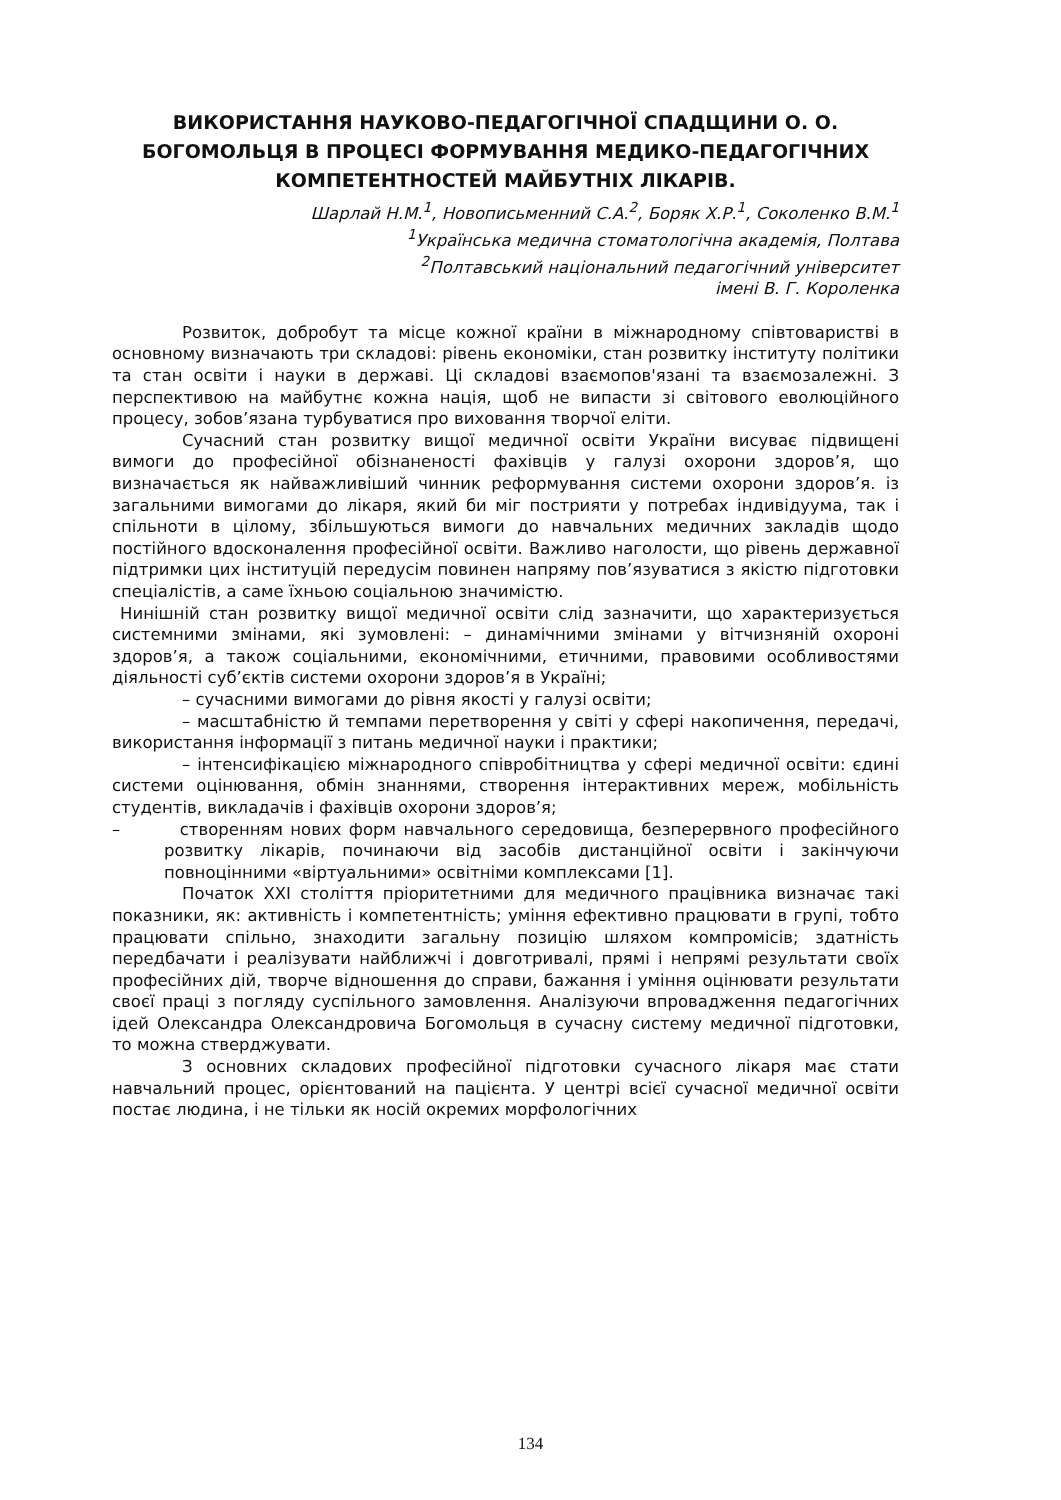ВИКОРИСТАННЯ НАУКОВО-ПЕДАГОГІЧНОЇ СПАДЩИНИ О. О. БОГОМОЛЬЦЯ В ПРОЦЕСІ ФОРМУВАННЯ МЕДИКО-ПЕДАГОГІЧНИХ КОМПЕТЕНТНОСТЕЙ МАЙБУТНІХ ЛІКАРІВ.
Шарлай Н.М.<sup>1</sup>, Новописьменний С.А.<sup>2</sup>, Боряк Х.Р.<sup>1</sup>, Соколенко В.М.<sup>1</sup>
<sup>1</sup> Українська медична стоматологічна академія, Полтава
<sup>2</sup> Полтавський національний педагогічний університет
імені В. Г. Короленка
Розвиток, добробут та місце кожної країни в міжнародному співтоваристві в основному визначають три складові: рівень економіки, стан розвитку інституту політики та стан освіти і науки в державі. Ці складові взаємопов'язані та взаємозалежні. З перспективою на майбутнє кожна нація, щоб не випасти зі світового еволюційного процесу, зобов’язана турбуватися про виховання творчої еліти.
Сучасний стан розвитку вищої медичної освіти України висуває підвищені вимоги до професійної обізнаненості фахівців у галузі охорони здоров’я, що визначається як найважливіший чинник реформування системи охорони здоров’я. із загальними вимогами до лікаря, який би міг пострияти у потребах індивідуума, так і спільноти в цілому, збільшуються вимоги до навчальних медичних закладів щодо постійного вдосконалення професійної освіти. Важливо наголости, що рівень державної підтримки цих інституцій передусім повинен напряму пов’язуватися з якістю підготовки спеціалістів, а саме їхньою соціальною значимістю.
Нинішній стан розвитку вищої медичної освіти слід зазначити, що характеризується системними змінами, які зумовлені: – динамічними змінами у вітчизняній охороні здоров’я, а також соціальними, економічними, етичними, правовими особливостями діяльності суб’єктів системи охорони здоров’я в Україні;
– сучасними вимогами до рівня якості у галузі освіти;
– масштабністю й темпами перетворення у світі у сфері накопичення, передачі, використання інформації з питань медичної науки і практики;
– інтенсифікацією міжнародного співробітництва у сфері медичної освіти: єдині системи оцінювання, обмін знаннями, створення інтерактивних мереж, мобільність студентів, викладачів і фахівців охорони здоров’я;
– створенням нових форм навчального середовища, безперервного професійного розвитку лікарів, починаючи від засобів дистанційної освіти і закінчуючи повноцінними «віртуальними» освітніми комплексами [1].
Початок XXI століття пріоритетними для медичного працівника визначає такі показники, як: активність і компетентність; уміння ефективно працювати в групі, тобто працювати спільно, знаходити загальну позицію шляхом компромісів; здатність передбачати і реалізувати найближчі і довготривалі, прямі і непрямі результати своїх професійних дій, творче відношення до справи, бажання і уміння оцінювати результати своєї праці з погляду суспільного замовлення. Аналізуючи впровадження педагогічних ідей Олександра Олександровича Богомольця в сучасну систему медичної підготовки, то можна стверджувати.
З основних складових професійної підготовки сучасного лікаря має стати навчальний процес, орієнтований на пацієнта. У центрі всієї сучасної медичної освіти постає людина, і не тільки як носій окремих морфологічних
134